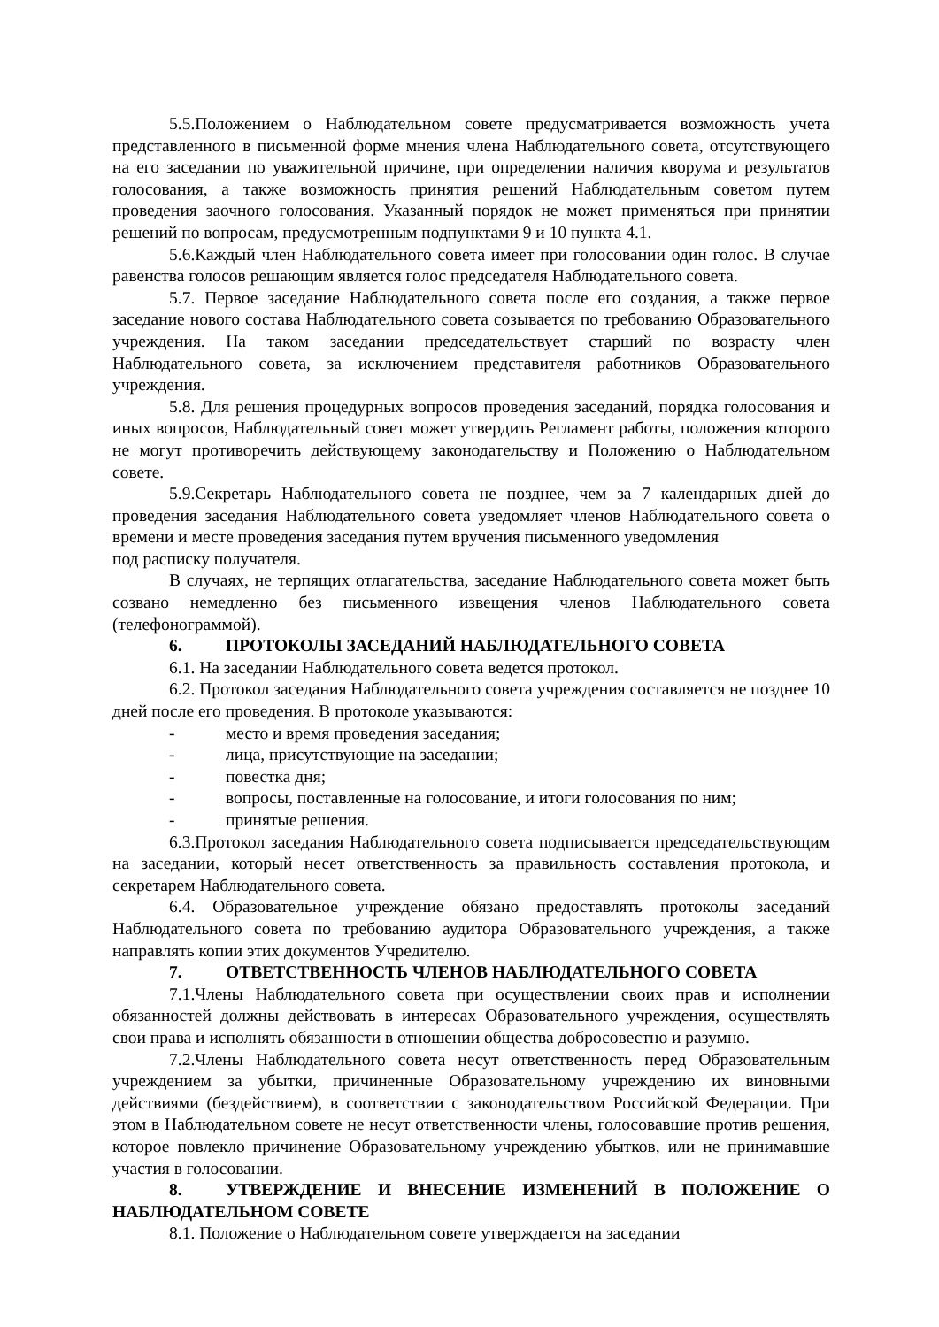5.5.Положением о Наблюдательном совете предусматривается возможность учета представленного в письменной форме мнения члена Наблюдательного совета, отсутствующего на его заседании по уважительной причине, при определении наличия кворума и результатов голосования, а также возможность принятия решений Наблюдательным советом путем проведения заочного голосования. Указанный порядок не может применяться при принятии решений по вопросам, предусмотренным подпунктами 9 и 10 пункта 4.1.
5.6.Каждый член Наблюдательного совета имеет при голосовании один голос. В случае равенства голосов решающим является голос председателя Наблюдательного совета.
5.7. Первое заседание Наблюдательного совета после его создания, а также первое заседание нового состава Наблюдательного совета созывается по требованию Образовательного учреждения. На таком заседании председательствует старший по возрасту член Наблюдательного совета, за исключением представителя работников Образовательного учреждения.
5.8. Для решения процедурных вопросов проведения заседаний, порядка голосования и иных вопросов, Наблюдательный совет может утвердить Регламент работы, положения которого не могут противоречить действующему законодательству и Положению о Наблюдательном совете.
5.9.Секретарь Наблюдательного совета не позднее, чем за 7 календарных дней до проведения заседания Наблюдательного совета уведомляет членов Наблюдательного совета о времени и месте проведения заседания путем вручения письменного уведомления
под расписку получателя.
В случаях, не терпящих отлагательства, заседание Наблюдательного совета может быть созвано немедленно без письменного извещения членов Наблюдательного совета (телефонограммой).
6. ПРОТОКОЛЫ ЗАСЕДАНИЙ НАБЛЮДАТЕЛЬНОГО СОВЕТА
6.1. На заседании Наблюдательного совета ведется протокол.
6.2. Протокол заседания Наблюдательного совета учреждения составляется не позднее 10 дней после его проведения. В протоколе указываются:
- место и время проведения заседания;
- лица, присутствующие на заседании;
- повестка дня;
- вопросы, поставленные на голосование, и итоги голосования по ним;
- принятые решения.
6.3.Протокол заседания Наблюдательного совета подписывается председательствующим на заседании, который несет ответственность за правильность составления протокола, и секретарем Наблюдательного совета.
6.4. Образовательное учреждение обязано предоставлять протоколы заседаний Наблюдательного совета по требованию аудитора Образовательного учреждения, а также направлять копии этих документов Учредителю.
7. ОТВЕТСТВЕННОСТЬ ЧЛЕНОВ НАБЛЮДАТЕЛЬНОГО СОВЕТА
7.1.Члены Наблюдательного совета при осуществлении своих прав и исполнении обязанностей должны действовать в интересах Образовательного учреждения, осуществлять свои права и исполнять обязанности в отношении общества добросовестно и разумно.
7.2.Члены Наблюдательного совета несут ответственность перед Образовательным учреждением за убытки, причиненные Образовательному учреждению их виновными действиями (бездействием), в соответствии с законодательством Российской Федерации. При этом в Наблюдательном совете не несут ответственности члены, голосовавшие против решения, которое повлекло причинение Образовательному учреждению убытков, или не принимавшие участия в голосовании.
8. УТВЕРЖДЕНИЕ И ВНЕСЕНИЕ ИЗМЕНЕНИЙ В ПОЛОЖЕНИЕ О НАБЛЮДАТЕЛЬНОМ СОВЕТЕ
8.1. Положение о Наблюдательном совете утверждается на заседании